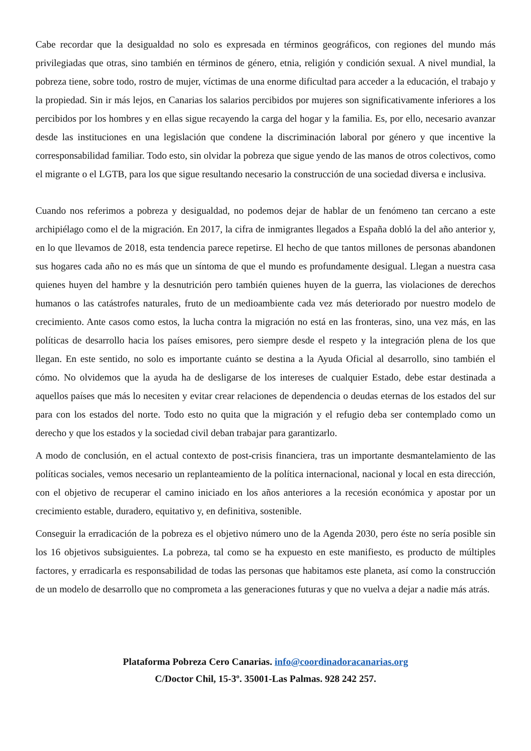Cabe recordar que la desigualdad no solo es expresada en términos geográficos, con regiones del mundo más privilegiadas que otras, sino también en términos de género, etnia, religión y condición sexual. A nivel mundial, la pobreza tiene, sobre todo, rostro de mujer, víctimas de una enorme dificultad para acceder a la educación, el trabajo y la propiedad. Sin ir más lejos, en Canarias los salarios percibidos por mujeres son significativamente inferiores a los percibidos por los hombres y en ellas sigue recayendo la carga del hogar y la familia. Es, por ello, necesario avanzar desde las instituciones en una legislación que condene la discriminación laboral por género y que incentive la corresponsabilidad familiar. Todo esto, sin olvidar la pobreza que sigue yendo de las manos de otros colectivos, como el migrante o el LGTB, para los que sigue resultando necesario la construcción de una sociedad diversa e inclusiva.
Cuando nos referimos a pobreza y desigualdad, no podemos dejar de hablar de un fenómeno tan cercano a este archipiélago como el de la migración. En 2017, la cifra de inmigrantes llegados a España dobló la del año anterior y, en lo que llevamos de 2018, esta tendencia parece repetirse. El hecho de que tantos millones de personas abandonen sus hogares cada año no es más que un síntoma de que el mundo es profundamente desigual. Llegan a nuestra casa quienes huyen del hambre y la desnutrición pero también quienes huyen de la guerra, las violaciones de derechos humanos o las catástrofes naturales, fruto de un medioambiente cada vez más deteriorado por nuestro modelo de crecimiento. Ante casos como estos, la lucha contra la migración no está en las fronteras, sino, una vez más, en las políticas de desarrollo hacia los países emisores, pero siempre desde el respeto y la integración plena de los que llegan. En este sentido, no solo es importante cuánto se destina a la Ayuda Oficial al desarrollo, sino también el cómo. No olvidemos que la ayuda ha de desligarse de los intereses de cualquier Estado, debe estar destinada a aquellos países que más lo necesiten y evitar crear relaciones de dependencia o deudas eternas de los estados del sur para con los estados del norte. Todo esto no quita que la migración y el refugio deba ser contemplado como un derecho y que los estados y la sociedad civil deban trabajar para garantizarlo.
A modo de conclusión, en el actual contexto de post-crisis financiera, tras un importante desmantelamiento de las políticas sociales, vemos necesario un replanteamiento de la política internacional, nacional y local en esta dirección, con el objetivo de recuperar el camino iniciado en los años anteriores a la recesión económica y apostar por un crecimiento estable, duradero, equitativo y, en definitiva, sostenible.
Conseguir la erradicación de la pobreza es el objetivo número uno de la Agenda 2030, pero éste no sería posible sin los 16 objetivos subsiguientes. La pobreza, tal como se ha expuesto en este manifiesto, es producto de múltiples factores, y erradicarla es responsabilidad de todas las personas que habitamos este planeta, así como la construcción de un modelo de desarrollo que no comprometa a las generaciones futuras y que no vuelva a dejar a nadie más atrás.
Plataforma Pobreza Cero Canarias. info@coordinadoracanarias.org
C/Doctor Chil, 15-3º. 35001-Las Palmas. 928 242 257.